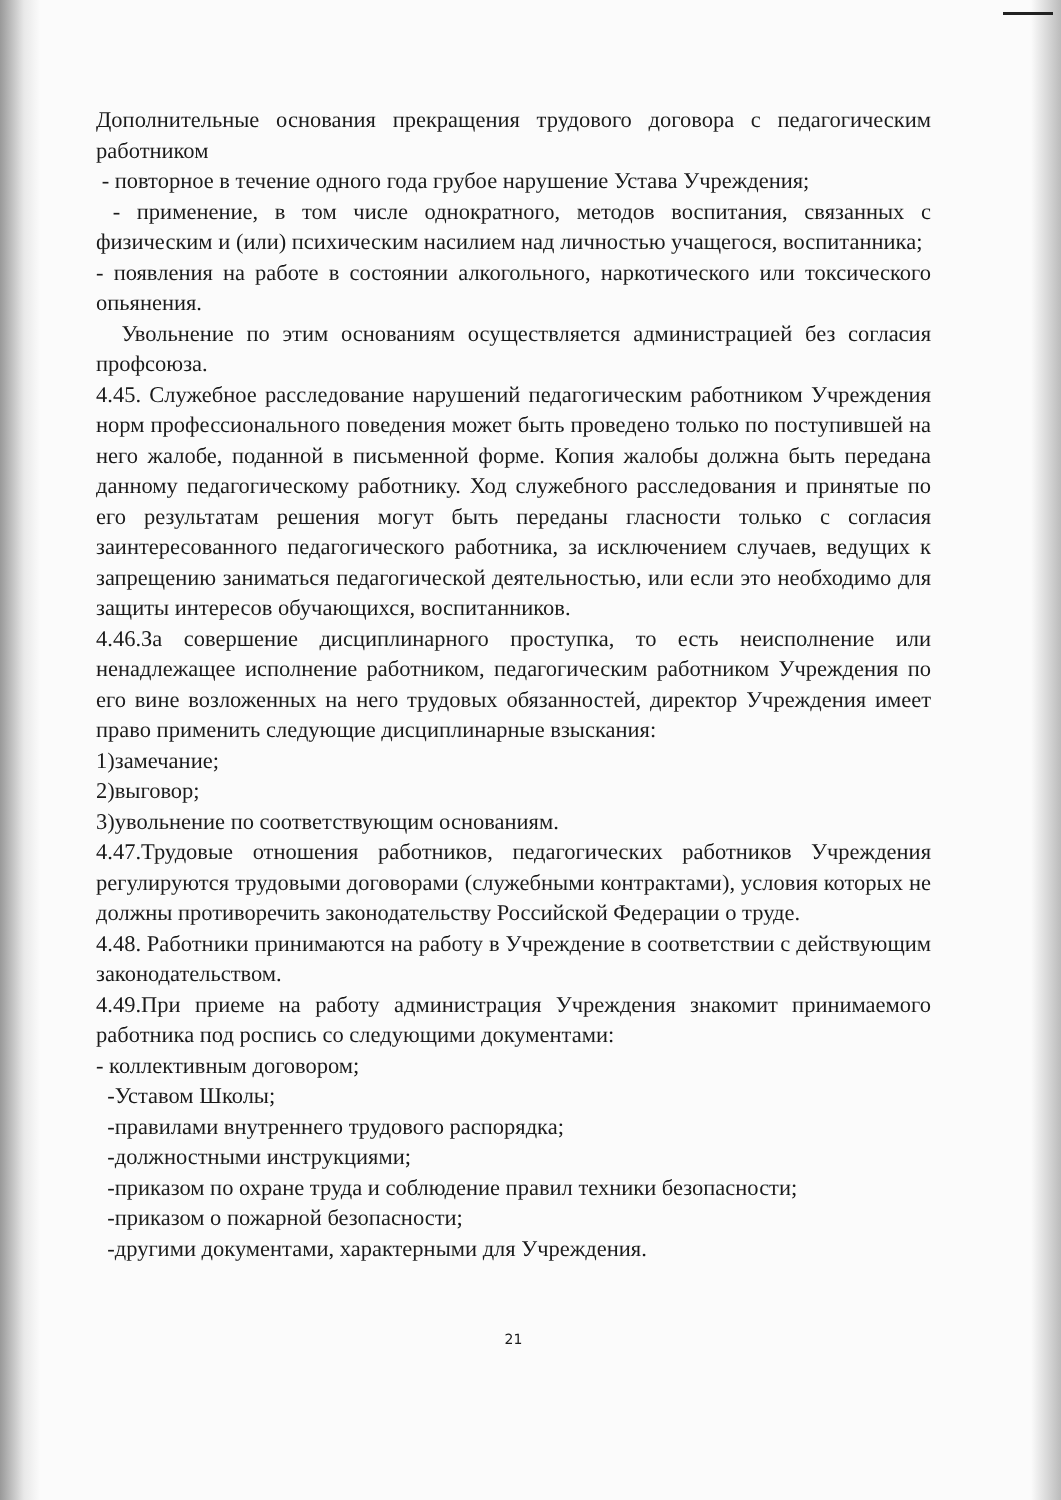Дополнительные основания прекращения трудового договора с педагогическим работником
- повторное в течение одного года грубое нарушение Устава Учреждения;
- применение, в том числе однократного, методов воспитания, связанных с физическим и (или) психическим насилием над личностью учащегося, воспитанника;
- появления на работе в состоянии алкогольного, наркотического или токсического опьянения.
Увольнение по этим основаниям осуществляется администрацией без согласия профсоюза.
4.45. Служебное расследование нарушений педагогическим работником Учреждения норм профессионального поведения может быть проведено только по поступившей на него жалобе, поданной в письменной форме. Копия жалобы должна быть передана данному педагогическому работнику. Ход служебного расследования и принятые по его результатам решения могут быть переданы гласности только с согласия заинтересованного педагогического работника, за исключением случаев, ведущих к запрещению заниматься педагогической деятельностью, или если это необходимо для защиты интересов обучающихся, воспитанников.
4.46.За совершение дисциплинарного проступка, то есть неисполнение или ненадлежащее исполнение работником, педагогическим работником Учреждения по его вине возложенных на него трудовых обязанностей, директор Учреждения имеет право применить следующие дисциплинарные взыскания:
1)замечание;
2)выговор;
3)увольнение по соответствующим основаниям.
4.47.Трудовые отношения работников, педагогических работников Учреждения регулируются трудовыми договорами (служебными контрактами), условия которых не должны противоречить законодательству Российской Федерации о труде.
4.48. Работники принимаются на работу в Учреждение в соответствии с действующим законодательством.
4.49.При приеме на работу администрация Учреждения знакомит принимаемого работника под роспись со следующими документами:
- коллективным договором;
-Уставом Школы;
-правилами внутреннего трудового распорядка;
-должностными инструкциями;
-приказом по охране труда и соблюдение правил техники безопасности;
-приказом о пожарной безопасности;
-другими документами, характерными для Учреждения.
21